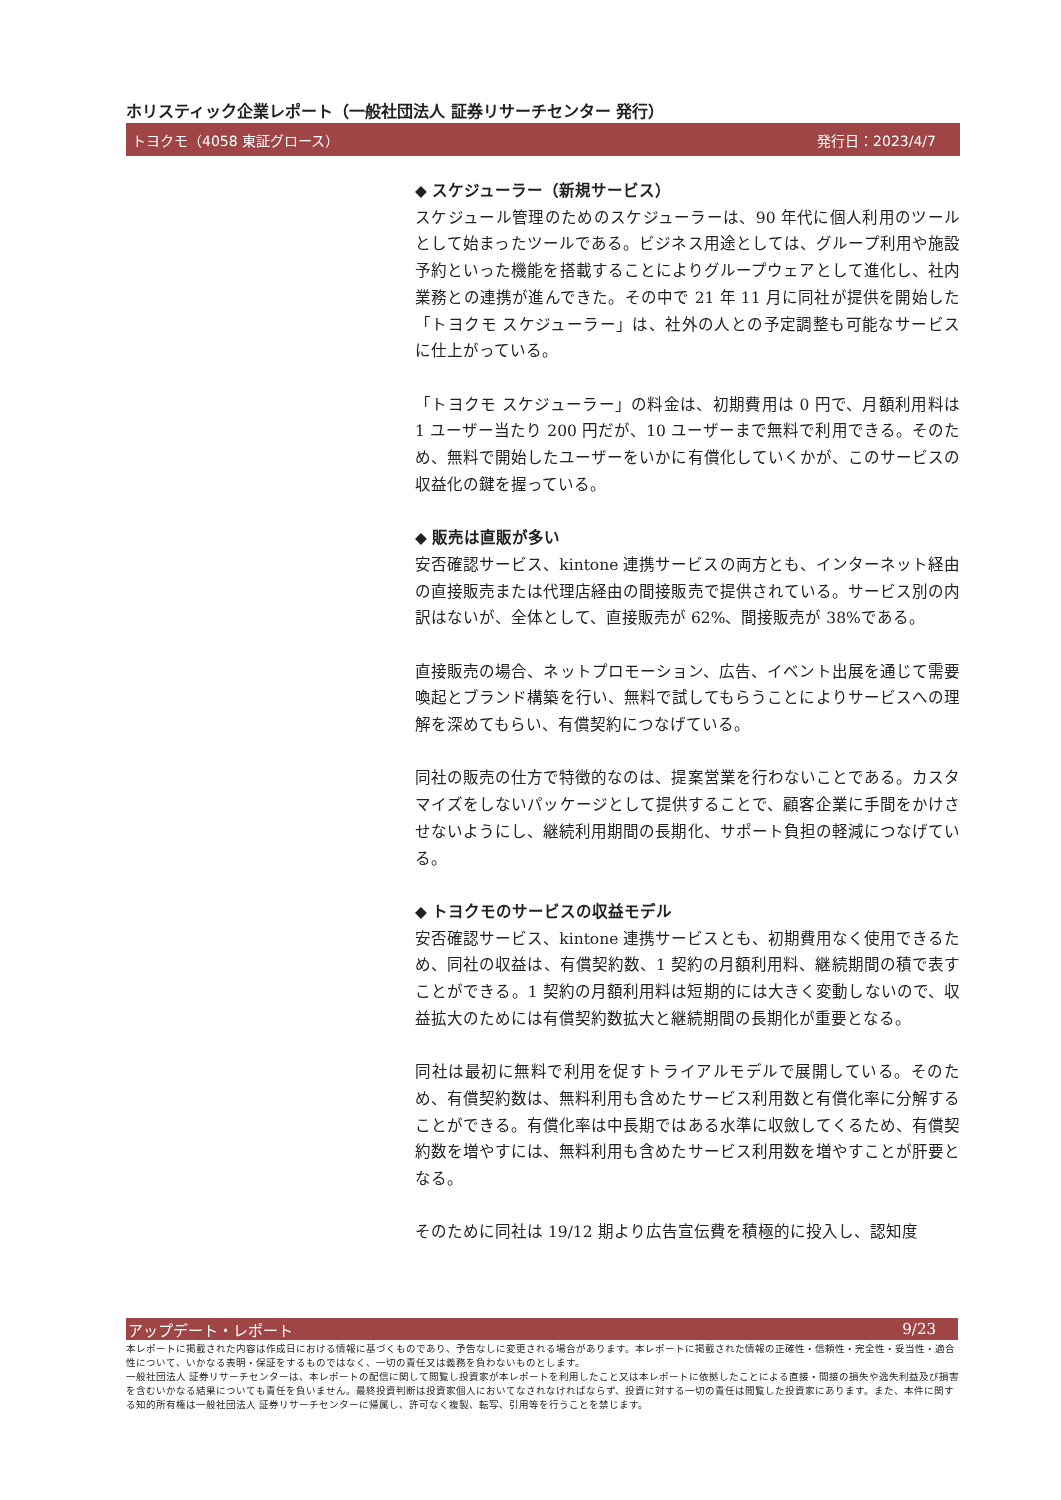ホリスティック企業レポート（一般社団法人 証券リサーチセンター 発行）
トヨクモ（4058 東証グロース） 発行日：2023/4/7
◆ スケジューラー（新規サービス）
スケジュール管理のためのスケジューラーは、90 年代に個人利用のツールとして始まったツールである。ビジネス用途としては、グループ利用や施設予約といった機能を搭載することによりグループウェアとして進化し、社内業務との連携が進んできた。その中で 21 年 11 月に同社が提供を開始した「トヨクモ スケジューラー」は、社外の人との予定調整も可能なサービスに仕上がっている。
「トヨクモ スケジューラー」の料金は、初期費用は 0 円で、月額利用料は 1 ユーザー当たり 200 円だが、10 ユーザーまで無料で利用できる。そのため、無料で開始したユーザーをいかに有償化していくかが、このサービスの収益化の鍵を握っている。
◆ 販売は直販が多い
安否確認サービス、kintone 連携サービスの両方とも、インターネット経由の直接販売または代理店経由の間接販売で提供されている。サービス別の内訳はないが、全体として、直接販売が 62%、間接販売が 38%である。
直接販売の場合、ネットプロモーション、広告、イベント出展を通じて需要喚起とブランド構築を行い、無料で試してもらうことによりサービスへの理解を深めてもらい、有償契約につなげている。
同社の販売の仕方で特徴的なのは、提案営業を行わないことである。カスタマイズをしないパッケージとして提供することで、顧客企業に手間をかけさせないようにし、継続利用期間の長期化、サポート負担の軽減につなげている。
◆ トヨクモのサービスの収益モデル
安否確認サービス、kintone 連携サービスとも、初期費用なく使用できるため、同社の収益は、有償契約数、1 契約の月額利用料、継続期間の積で表すことができる。1 契約の月額利用料は短期的には大きく変動しないので、収益拡大のためには有償契約数拡大と継続期間の長期化が重要となる。
同社は最初に無料で利用を促すトライアルモデルで展開している。そのため、有償契約数は、無料利用も含めたサービス利用数と有償化率に分解することができる。有償化率は中長期ではある水準に収斂してくるため、有償契約数を増やすには、無料利用も含めたサービス利用数を増やすことが肝要となる。
そのために同社は 19/12 期より広告宣伝費を積極的に投入し、認知度
アップデート・レポート 9/23
本レポートに掲載された内容は作成日における情報に基づくものであり、予告なしに変更される場合があります。本レポートに掲載された情報の正確性・信頼性・完全性・妥当性・適合性について、いかなる表明・保証をするものではなく、一切の責任又は義務を負わないものとします。
一般社団法人 証券リサーチセンターは、本レポートの配信に関して閲覧し投資家が本レポートを利用したこと又は本レポートに依拠したことによる直接・間接の損失や逸失利益及び損害を含むいかなる結果についても責任を負いません。最終投資判断は投資家個人においてなされなければならず、投資に対する一切の責任は閲覧した投資家にあります。また、本件に関する知的所有権は一般社団法人 証券リサーチセンターに帰属し、許可なく複製、転写、引用等を行うことを禁じます。